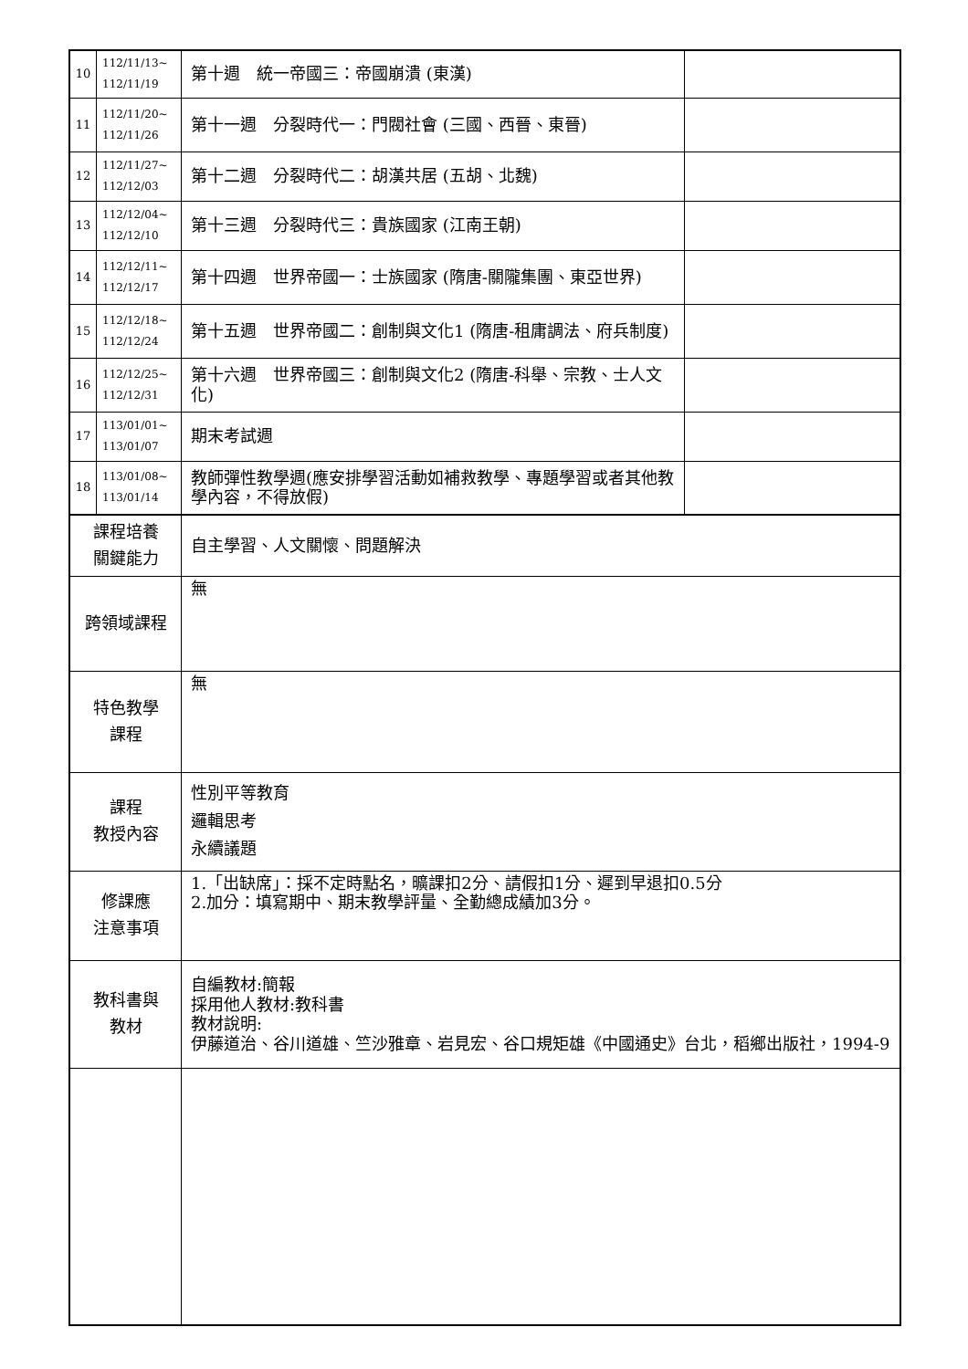| 10 | 112/11/13~ 112/11/19 | 第十週 統一帝國三：帝國崩潰 (東漢) | |
| 11 | 112/11/20~ 112/11/26 | 第十一週 分裂時代一：門閥社會 (三國、西晉、東晉) | |
| 12 | 112/11/27~ 112/12/03 | 第十二週 分裂時代二：胡漢共居 (五胡、北魏) | |
| 13 | 112/12/04~ 112/12/10 | 第十三週 分裂時代三：貴族國家 (江南王朝) | |
| 14 | 112/12/11~ 112/12/17 | 第十四週 世界帝國一：士族國家 (隋唐-關隴集團、東亞世界) | |
| 15 | 112/12/18~ 112/12/24 | 第十五週 世界帝國二：創制與文化1 (隋唐-租庸調法、府兵制度) | |
| 16 | 112/12/25~ 112/12/31 | 第十六週 世界帝國三：創制與文化2 (隋唐-科舉、宗教、士人文化) | |
| 17 | 113/01/01~ 113/01/07 | 期末考試週 | |
| 18 | 113/01/08~ 113/01/14 | 教師彈性教學週(應安排學習活動如補救教學、專題學習或者其他教學內容，不得放假) | |
| 課程培養 關鍵能力 | | 自主學習、人文關懷、問題解決 | |
| 跨領域課程 | | 無 | |
| 特色教學 課程 | | 無 | |
| 課程 教授內容 | | 性別平等教育 邏輯思考 永續議題 | |
| 修課應 注意事項 | | 1.「出缺席」：採不定時點名，曠課扣2分、請假扣1分、遲到早退扣0.5分 2.加分：填寫期中、期末教學評量、全勤總成績加3分。 | |
| 教科書與 教材 | | 自編教材:簡報 採用他人教材:教科書 教材說明: 伊藤道治、谷川道雄、竺沙雅章、岩見宏、谷口規矩雄《中國通史》台北，稻鄉出版社，1994-9 | |